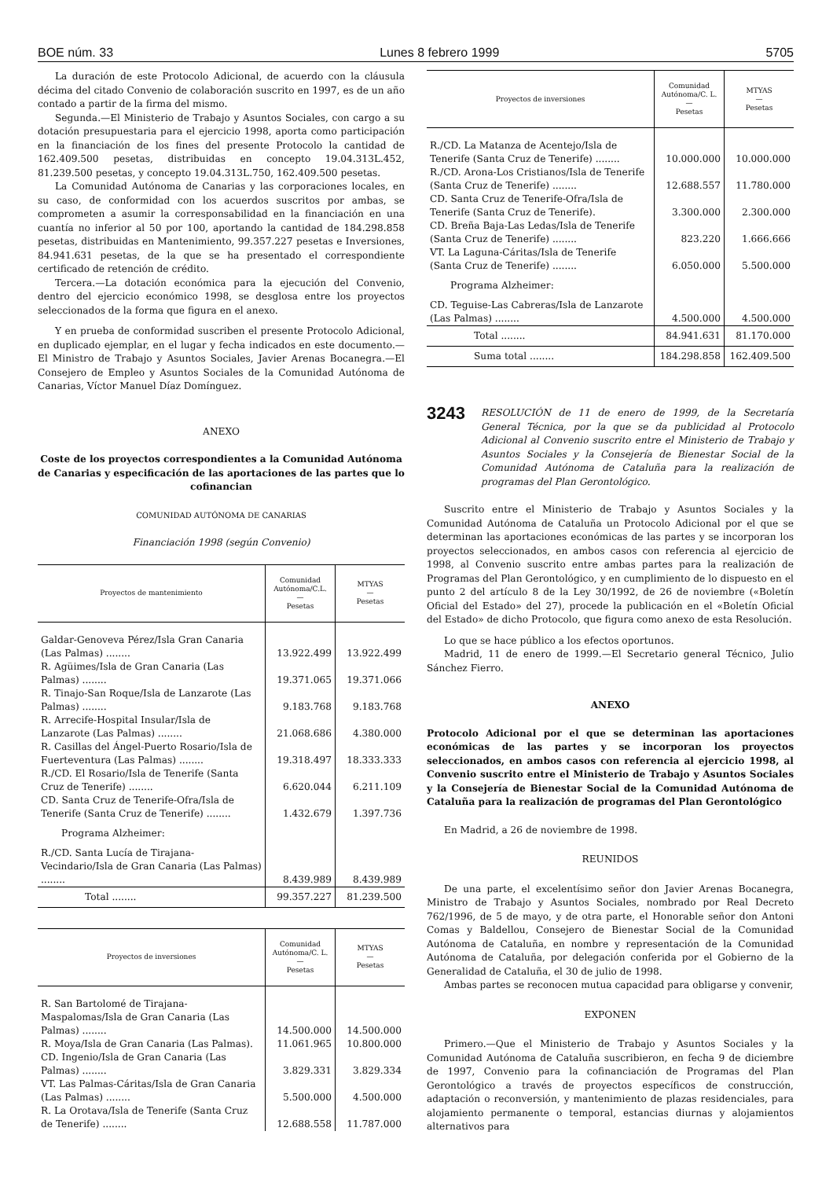BOE núm. 33 Lunes 8 febrero 1999 5705
La duración de este Protocolo Adicional, de acuerdo con la cláusula décima del citado Convenio de colaboración suscrito en 1997, es de un año contado a partir de la firma del mismo.
Segunda.—El Ministerio de Trabajo y Asuntos Sociales, con cargo a su dotación presupuestaria para el ejercicio 1998, aporta como participación en la financiación de los fines del presente Protocolo la cantidad de 162.409.500 pesetas, distribuidas en concepto 19.04.313L.452, 81.239.500 pesetas, y concepto 19.04.313L.750, 162.409.500 pesetas.
La Comunidad Autónoma de Canarias y las corporaciones locales, en su caso, de conformidad con los acuerdos suscritos por ambas, se comprometen a asumir la corresponsabilidad en la financiación en una cuantía no inferior al 50 por 100, aportando la cantidad de 184.298.858 pesetas, distribuidas en Mantenimiento, 99.357.227 pesetas e Inversiones, 84.941.631 pesetas, de la que se ha presentado el correspondiente certificado de retención de crédito.
Tercera.—La dotación económica para la ejecución del Convenio, dentro del ejercicio económico 1998, se desglosa entre los proyectos seleccionados de la forma que figura en el anexo.
Y en prueba de conformidad suscriben el presente Protocolo Adicional, en duplicado ejemplar, en el lugar y fecha indicados en este documento.—El Ministro de Trabajo y Asuntos Sociales, Javier Arenas Bocanegra.—El Consejero de Empleo y Asuntos Sociales de la Comunidad Autónoma de Canarias, Víctor Manuel Díaz Domínguez.
ANEXO
Coste de los proyectos correspondientes a la Comunidad Autónoma de Canarias y especificación de las aportaciones de las partes que lo cofinancian
COMUNIDAD AUTÓNOMA DE CANARIAS
Financiación 1998 (según Convenio)
| Proyectos de mantenimiento | Comunidad Autónoma/C.L. — Pesetas | MTYAS — Pesetas |
| --- | --- | --- |
| Galdar-Genoveva Pérez/Isla Gran Canaria (Las Palmas) ........ | 13.922.499 | 13.922.499 |
| R. Agüimes/Isla de Gran Canaria (Las Palmas) ........ | 19.371.065 | 19.371.066 |
| R. Tinajo-San Roque/Isla de Lanzarote (Las Palmas) ........ | 9.183.768 | 9.183.768 |
| R. Arrecife-Hospital Insular/Isla de Lanzarote (Las Palmas) ........ | 21.068.686 | 4.380.000 |
| R. Casillas del Ángel-Puerto Rosario/Isla de Fuerteventura (Las Palmas) ........ | 19.318.497 | 18.333.333 |
| R./CD. El Rosario/Isla de Tenerife (Santa Cruz de Tenerife) ........ | 6.620.044 | 6.211.109 |
| CD. Santa Cruz de Tenerife-Ofra/Isla de Tenerife (Santa Cruz de Tenerife) ........ | 1.432.679 | 1.397.736 |
| Programa Alzheimer: | | |
| R./CD. Santa Lucía de Tirajana-Vecindario/Isla de Gran Canaria (Las Palmas) ........ | 8.439.989 | 8.439.989 |
| Total ........ | 99.357.227 | 81.239.500 |
| Proyectos de inversiones | Comunidad Autónoma/C. L. — Pesetas | MTYAS — Pesetas |
| --- | --- | --- |
| R. San Bartolomé de Tirajana-Maspalomas/Isla de Gran Canaria (Las Palmas) ........ | 14.500.000 | 14.500.000 |
| R. Moya/Isla de Gran Canaria (Las Palmas). | 11.061.965 | 10.800.000 |
| CD. Ingenio/Isla de Gran Canaria (Las Palmas) ........ | 3.829.331 | 3.829.334 |
| VT. Las Palmas-Cáritas/Isla de Gran Canaria (Las Palmas) ........ | 5.500.000 | 4.500.000 |
| R. La Orotava/Isla de Tenerife (Santa Cruz de Tenerife) ........ | 12.688.558 | 11.787.000 |
| Proyectos de inversiones | Comunidad Autónoma/C. L. — Pesetas | MTYAS — Pesetas |
| --- | --- | --- |
| R./CD. La Matanza de Acentejo/Isla de Tenerife (Santa Cruz de Tenerife) ........ | 10.000.000 | 10.000.000 |
| R./CD. Arona-Los Cristianos/Isla de Tenerife (Santa Cruz de Tenerife) ........ | 12.688.557 | 11.780.000 |
| CD. Santa Cruz de Tenerife-Ofra/Isla de Tenerife (Santa Cruz de Tenerife). | 3.300.000 | 2.300.000 |
| CD. Breña Baja-Las Ledas/Isla de Tenerife (Santa Cruz de Tenerife) ........ | 823.220 | 1.666.666 |
| VT. La Laguna-Cáritas/Isla de Tenerife (Santa Cruz de Tenerife) ........ | 6.050.000 | 5.500.000 |
| Programa Alzheimer: | | |
| CD. Teguise-Las Cabreras/Isla de Lanzarote (Las Palmas) ........ | 4.500.000 | 4.500.000 |
| Total ........ | 84.941.631 | 81.170.000 |
| Suma total ........ | 184.298.858 | 162.409.500 |
3243
RESOLUCIÓN de 11 de enero de 1999, de la Secretaría General Técnica, por la que se da publicidad al Protocolo Adicional al Convenio suscrito entre el Ministerio de Trabajo y Asuntos Sociales y la Consejería de Bienestar Social de la Comunidad Autónoma de Cataluña para la realización de programas del Plan Gerontológico.
Suscrito entre el Ministerio de Trabajo y Asuntos Sociales y la Comunidad Autónoma de Cataluña un Protocolo Adicional por el que se determinan las aportaciones económicas de las partes y se incorporan los proyectos seleccionados, en ambos casos con referencia al ejercicio de 1998, al Convenio suscrito entre ambas partes para la realización de Programas del Plan Gerontológico, y en cumplimiento de lo dispuesto en el punto 2 del artículo 8 de la Ley 30/1992, de 26 de noviembre («Boletín Oficial del Estado» del 27), procede la publicación en el «Boletín Oficial del Estado» de dicho Protocolo, que figura como anexo de esta Resolución.
Lo que se hace público a los efectos oportunos.
Madrid, 11 de enero de 1999.—El Secretario general Técnico, Julio Sánchez Fierro.
ANEXO
Protocolo Adicional por el que se determinan las aportaciones económicas de las partes y se incorporan los proyectos seleccionados, en ambos casos con referencia al ejercicio 1998, al Convenio suscrito entre el Ministerio de Trabajo y Asuntos Sociales y la Consejería de Bienestar Social de la Comunidad Autónoma de Cataluña para la realización de programas del Plan Gerontológico
En Madrid, a 26 de noviembre de 1998.
REUNIDOS
De una parte, el excelentísimo señor don Javier Arenas Bocanegra, Ministro de Trabajo y Asuntos Sociales, nombrado por Real Decreto 762/1996, de 5 de mayo, y de otra parte, el Honorable señor don Antoni Comas y Baldellou, Consejero de Bienestar Social de la Comunidad Autónoma de Cataluña, en nombre y representación de la Comunidad Autónoma de Cataluña, por delegación conferida por el Gobierno de la Generalidad de Cataluña, el 30 de julio de 1998.
Ambas partes se reconocen mutua capacidad para obligarse y convenir,
EXPONEN
Primero.—Que el Ministerio de Trabajo y Asuntos Sociales y la Comunidad Autónoma de Cataluña suscribieron, en fecha 9 de diciembre de 1997, Convenio para la cofinanciación de Programas del Plan Gerontológico a través de proyectos específicos de construcción, adaptación o reconversión, y mantenimiento de plazas residenciales, para alojamiento permanente o temporal, estancias diurnas y alojamientos alternativos para